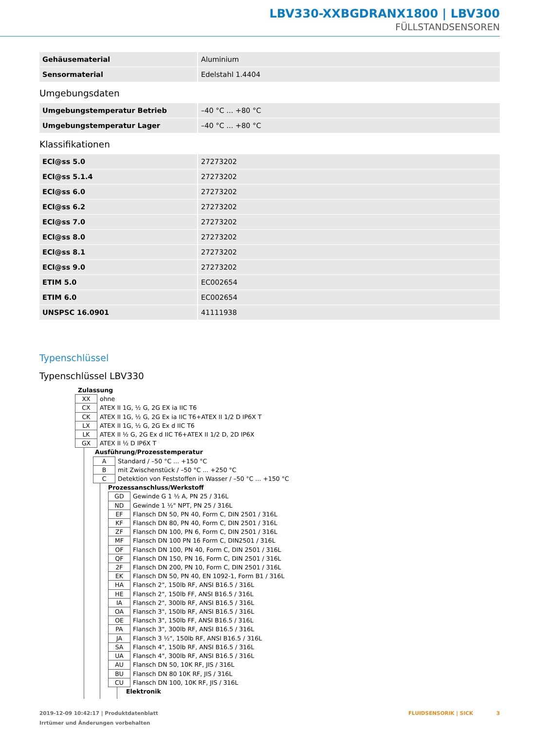LBV330-XXBGDRANX1800 | LBV300
FÜLLSTANDSENSOREN
| Gehäusematerial | Aluminium |
| Sensormaterial | Edelstahl 1.4404 |
Umgebungsdaten
| Umgebungstemperatur Betrieb | –40 °C ... +80 °C |
| Umgebungstemperatur Lager | –40 °C ... +80 °C |
Klassifikationen
| ECl@ss 5.0 | 27273202 |
| ECl@ss 5.1.4 | 27273202 |
| ECl@ss 6.0 | 27273202 |
| ECl@ss 6.2 | 27273202 |
| ECl@ss 7.0 | 27273202 |
| ECl@ss 8.0 | 27273202 |
| ECl@ss 8.1 | 27273202 |
| ECl@ss 9.0 | 27273202 |
| ETIM 5.0 | EC002654 |
| ETIM 6.0 | EC002654 |
| UNSPSC 16.0901 | 41111938 |
Typenschlüssel
Typenschlüssel LBV330
Zulassung
| XX | ohne |
| CX | ATEX II 1G, ½ G, 2G EX ia IIC T6 |
| CK | ATEX II 1G, ½ G, 2G Ex ia IIC T6+ATEX II 1/2 D IP6X T |
| LX | ATEX II 1G, ½ G, 2G Ex d IIC T6 |
| LK | ATEX II ½ G, 2G Ex d IIC T6+ATEX II 1/2 D, 2D IP6X |
| GX | ATEX II ½ D IP6X T |
Ausführung/Prozesstemperatur
| A | Standard / –50 °C ... +150 °C |
| B | mit Zwischenstück / –50 °C ... +250 °C |
| C | Detektion von Feststoffen in Wasser / –50 °C ... +150 °C |
Prozessanschluss/Werkstoff
| GD | Gewinde G 1 ½ A, PN 25 / 316L |
| ND | Gewinde 1 ½" NPT, PN 25 / 316L |
| EF | Flansch DN 50, PN 40, Form C, DIN 2501 / 316L |
| KF | Flansch DN 80, PN 40, Form C, DIN 2501 / 316L |
| ZF | Flansch DN 100, PN 6, Form C, DIN 2501 / 316L |
| MF | Flansch DN 100 PN 16 Form C, DIN2501 / 316L |
| OF | Flansch DN 100, PN 40, Form C, DIN 2501 / 316L |
| QF | Flansch DN 150, PN 16, Form C, DIN 2501 / 316L |
| 2F | Flansch DN 200, PN 10, Form C, DIN 2501 / 316L |
| EK | Flansch DN 50, PN 40, EN 1092-1, Form B1 / 316L |
| HA | Flansch 2", 150lb RF, ANSI B16.5 / 316L |
| HE | Flansch 2", 150lb FF, ANSI B16.5 / 316L |
| IA | Flansch 2", 300lb RF, ANSI B16.5 / 316L |
| OA | Flansch 3", 150lb RF, ANSI B16.5 / 316L |
| OE | Flansch 3", 150lb FF, ANSI B16.5 / 316L |
| PA | Flansch 3", 300lb RF, ANSI B16.5 / 316L |
| JA | Flansch 3 ½", 150lb RF, ANSI B16.5 / 316L |
| SA | Flansch 4", 150lb RF, ANSI B16.5 / 316L |
| UA | Flansch 4", 300lb RF, ANSI B16.5 / 316L |
| AU | Flansch DN 50, 10K RF, JIS / 316L |
| BU | Flansch DN 80 10K RF, JIS / 316L |
| CU | Flansch DN 100, 10K RF, JIS / 316L |
Elektronik
FLUIDSENSORIK | SICK 3 2019-12-09 10:42:17 | Produktdatenblatt
Irrtümer und Änderungen vorbehalten